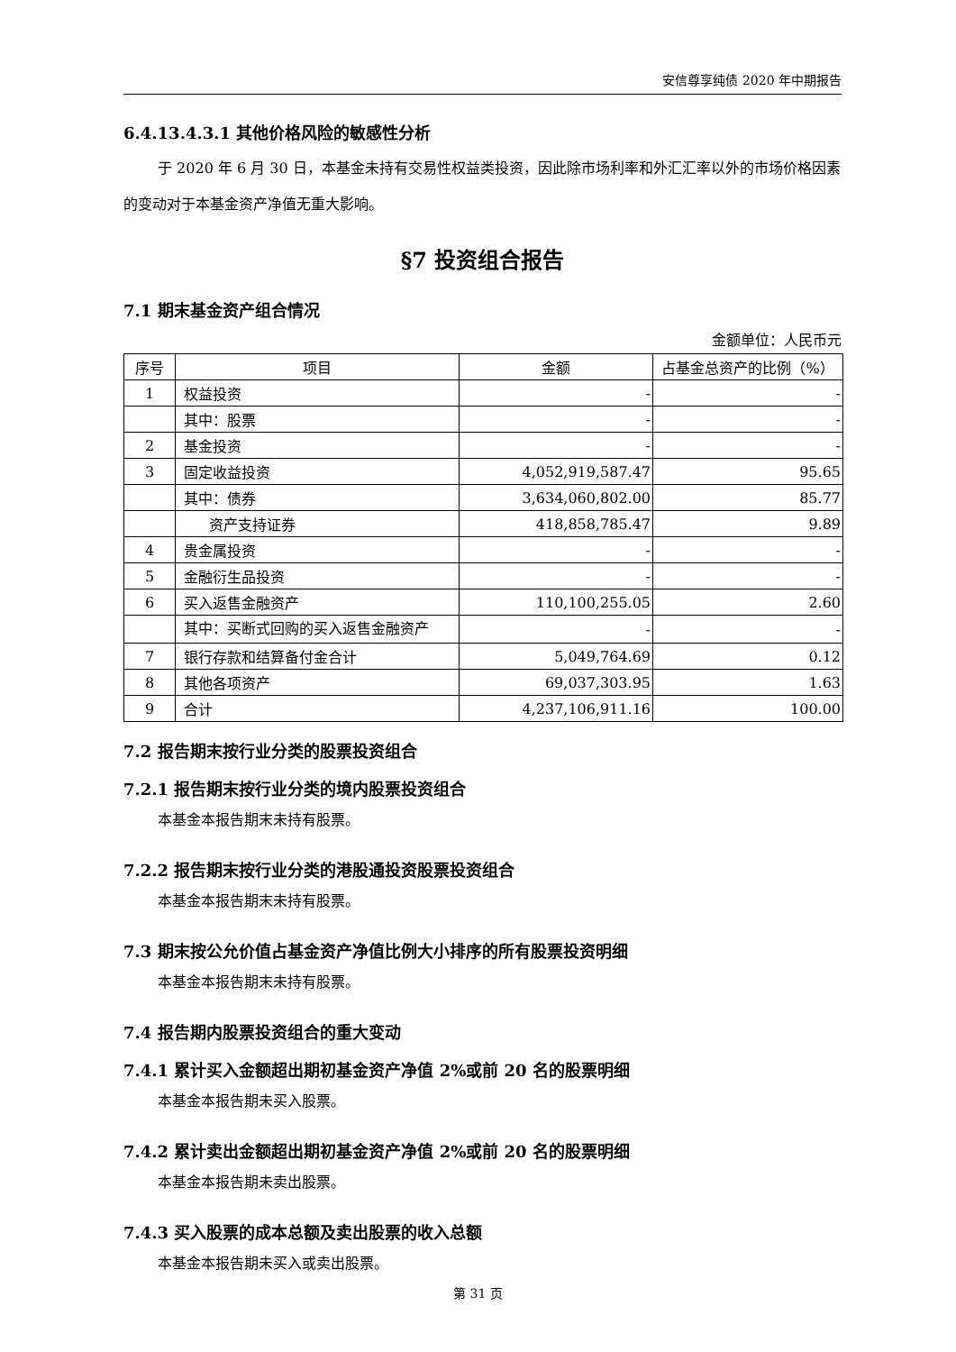安信尊享纯债 2020 年中期报告
6.4.13.4.3.1 其他价格风险的敏感性分析
于 2020 年 6 月 30 日，本基金未持有交易性权益类投资，因此除市场利率和外汇汇率以外的市场价格因素的变动对于本基金资产净值无重大影响。
§7 投资组合报告
7.1 期末基金资产组合情况
金额单位：人民币元
| 序号 | 项目 | 金额 | 占基金总资产的比例（%） |
| --- | --- | --- | --- |
| 1 | 权益投资 | - | - |
| | 其中：股票 | - | - |
| 2 | 基金投资 | - | - |
| 3 | 固定收益投资 | 4,052,919,587.47 | 95.65 |
| | 其中：债券 | 3,634,060,802.00 | 85.77 |
| | 资产支持证券 | 418,858,785.47 | 9.89 |
| 4 | 贵金属投资 | - | - |
| 5 | 金融衍生品投资 | - | - |
| 6 | 买入返售金融资产 | 110,100,255.05 | 2.60 |
| | 其中：买断式回购的买入返售金融资产 | - | - |
| 7 | 银行存款和结算备付金合计 | 5,049,764.69 | 0.12 |
| 8 | 其他各项资产 | 69,037,303.95 | 1.63 |
| 9 | 合计 | 4,237,106,911.16 | 100.00 |
7.2 报告期末按行业分类的股票投资组合
7.2.1 报告期末按行业分类的境内股票投资组合
本基金本报告期末未持有股票。
7.2.2 报告期末按行业分类的港股通投资股票投资组合
本基金本报告期末未持有股票。
7.3 期末按公允价值占基金资产净值比例大小排序的所有股票投资明细
本基金本报告期末未持有股票。
7.4 报告期内股票投资组合的重大变动
7.4.1 累计买入金额超出期初基金资产净值 2%或前 20 名的股票明细
本基金本报告期未买入股票。
7.4.2 累计卖出金额超出期初基金资产净值 2%或前 20 名的股票明细
本基金本报告期未卖出股票。
7.4.3 买入股票的成本总额及卖出股票的收入总额
本基金本报告期未买入或卖出股票。
第 31 页